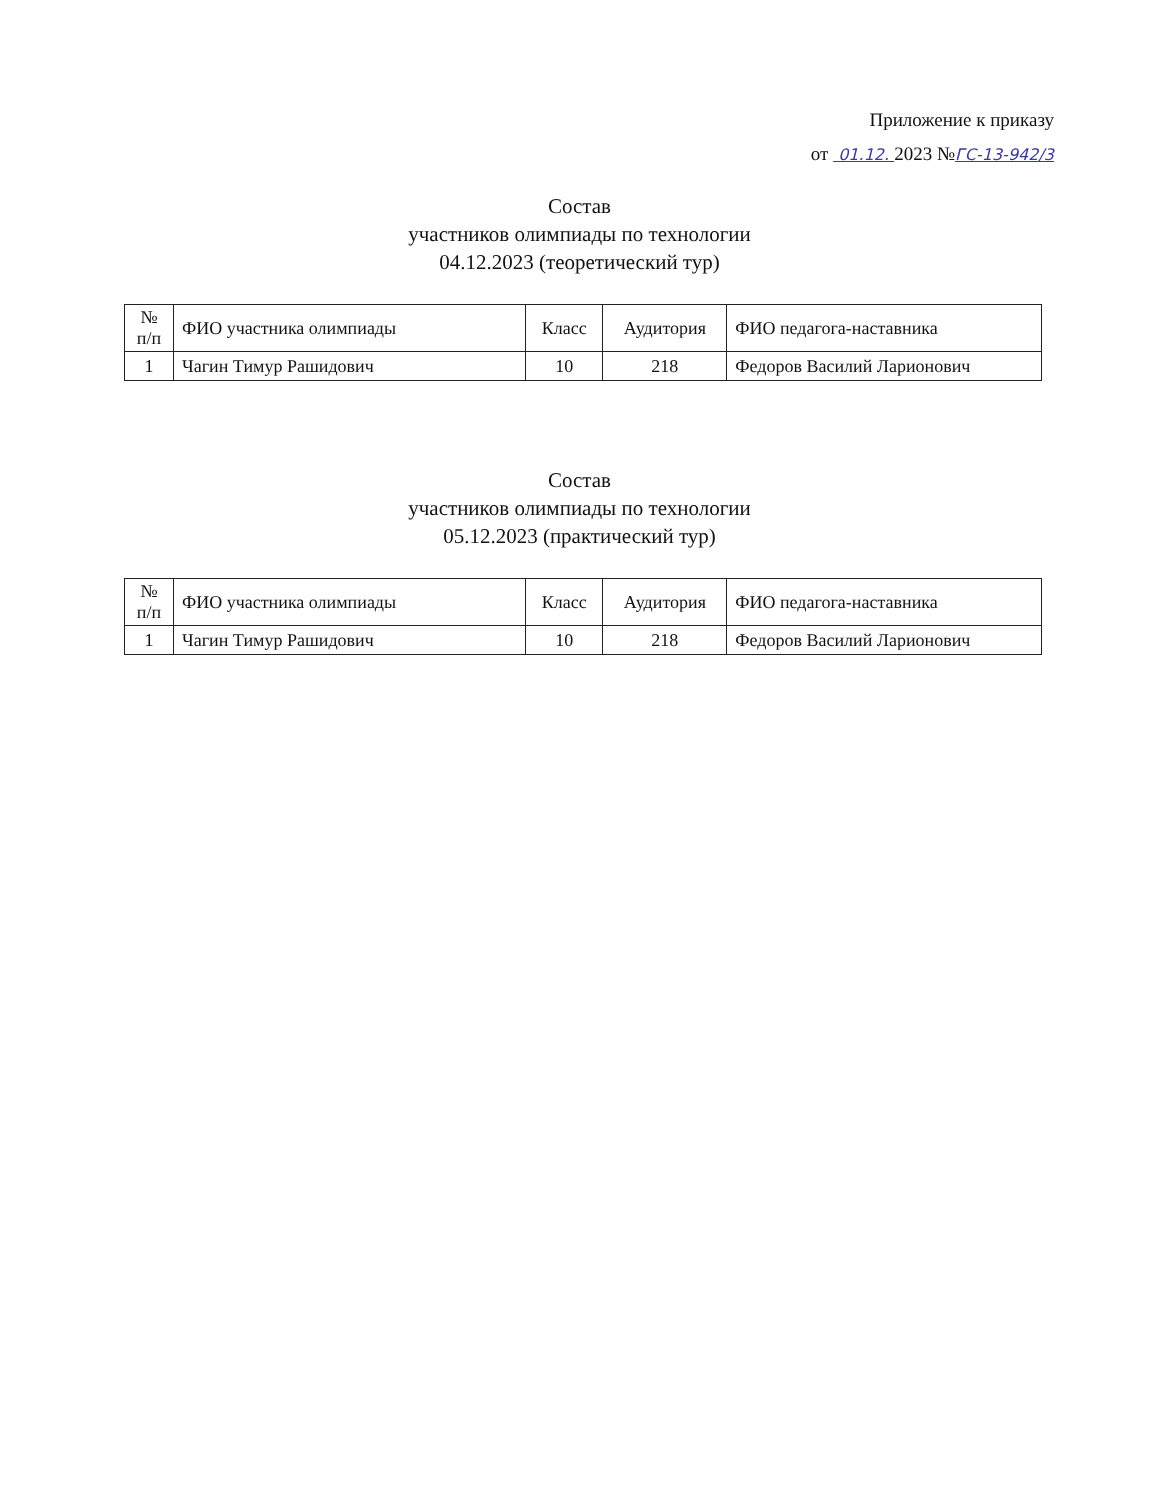Приложение к приказу
от 01.12. 2023 №ГС-13-942/3
Состав
участников олимпиады по технологии
04.12.2023 (теоретический тур)
| № п/п | ФИО участника олимпиады | Класс | Аудитория | ФИО педагога-наставника |
| 1 | Чагин Тимур Рашидович | 10 | 218 | Федоров Василий Ларионович |
Состав
участников олимпиады по технологии
05.12.2023 (практический тур)
| № п/п | ФИО участника олимпиады | Класс | Аудитория | ФИО педагога-наставника |
| 1 | Чагин Тимур Рашидович | 10 | 218 | Федоров Василий Ларионович |